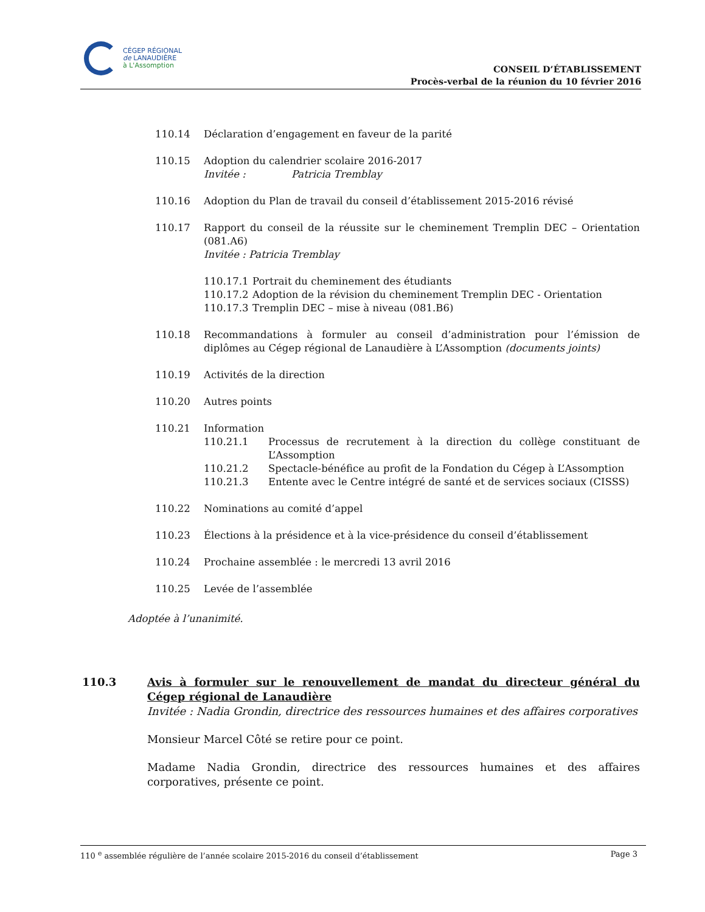CÉGEP RÉGIONAL
de LANAUDIÈRE
à L'Assomption
CONSEIL D’ÉTABLISSEMENT
Procès-verbal de la réunion du 10 février 2016
110.14 Déclaration d’engagement en faveur de la parité
110.15 Adoption du calendrier scolaire 2016-2017
Invitée : Patricia Tremblay
110.16 Adoption du Plan de travail du conseil d’établissement 2015-2016 révisé
110.17 Rapport du conseil de la réussite sur le cheminement Tremplin DEC – Orientation (081.A6)
Invitée : Patricia Tremblay
110.17.1 Portrait du cheminement des étudiants
110.17.2 Adoption de la révision du cheminement Tremplin DEC - Orientation
110.17.3 Tremplin DEC – mise à niveau (081.B6)
110.18 Recommandations à formuler au conseil d’administration pour l’émission de diplômes au Cégep régional de Lanaudière à L’Assomption (documents joints)
110.19 Activités de la direction
110.20 Autres points
110.21 Information
110.21.1 Processus de recrutement à la direction du collège constituant de L’Assomption
110.21.2 Spectacle-bénéfice au profit de la Fondation du Cégep à L’Assomption
110.21.3 Entente avec le Centre intégré de santé et de services sociaux (CISSS)
110.22 Nominations au comité d’appel
110.23 Élections à la présidence et à la vice-présidence du conseil d’établissement
110.24 Prochaine assemblée : le mercredi 13 avril 2016
110.25 Levée de l’assemblée
Adoptée à l’unanimité.
110.3 Avis à formuler sur le renouvellement de mandat du directeur général du Cégep régional de Lanaudière
Invitée : Nadia Grondin, directrice des ressources humaines et des affaires corporatives
Monsieur Marcel Côté se retire pour ce point.
Madame Nadia Grondin, directrice des ressources humaines et des affaires corporatives, présente ce point.
110 <sup>e</sup> assemblée régulière de l’année scolaire 2015-2016 du conseil d’établissement Page 3